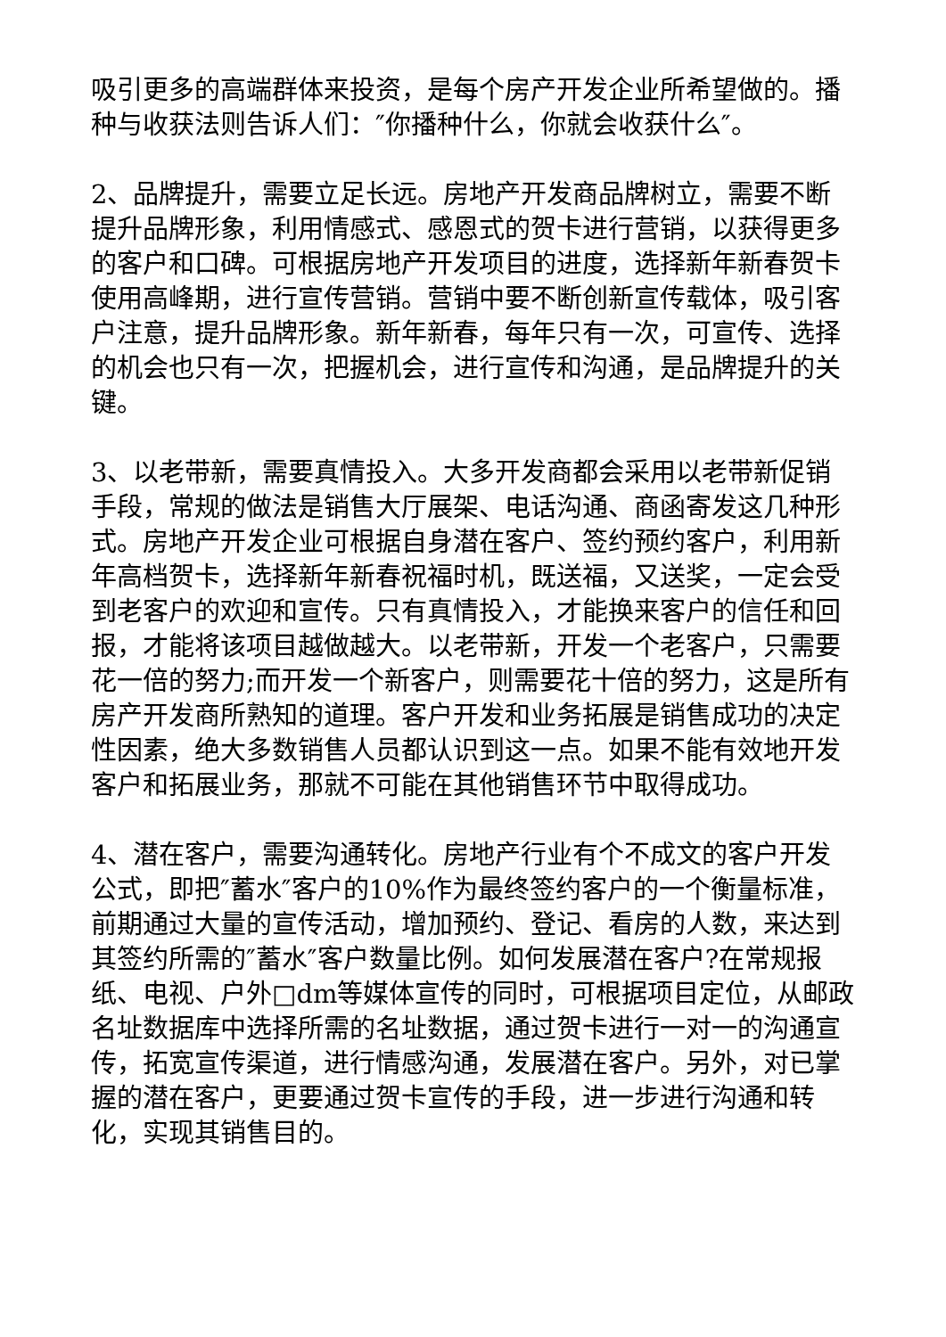吸引更多的高端群体来投资，是每个房产开发企业所希望做的。播种与收获法则告诉人们：″你播种什么，你就会收获什么″。
2、品牌提升，需要立足长远。房地产开发商品牌树立，需要不断提升品牌形象，利用情感式、感恩式的贺卡进行营销，以获得更多的客户和口碑。可根据房地产开发项目的进度，选择新年新春贺卡使用高峰期，进行宣传营销。营销中要不断创新宣传载体，吸引客户注意，提升品牌形象。新年新春，每年只有一次，可宣传、选择的机会也只有一次，把握机会，进行宣传和沟通，是品牌提升的关键。
3、以老带新，需要真情投入。大多开发商都会采用以老带新促销手段，常规的做法是销售大厅展架、电话沟通、商函寄发这几种形式。房地产开发企业可根据自身潜在客户、签约预约客户，利用新年高档贺卡，选择新年新春祝福时机，既送福，又送奖，一定会受到老客户的欢迎和宣传。只有真情投入，才能换来客户的信任和回报，才能将该项目越做越大。以老带新，开发一个老客户，只需要花一倍的努力;而开发一个新客户，则需要花十倍的努力，这是所有房产开发商所熟知的道理。客户开发和业务拓展是销售成功的决定性因素，绝大多数销售人员都认识到这一点。如果不能有效地开发客户和拓展业务，那就不可能在其他销售环节中取得成功。
4、潜在客户，需要沟通转化。房地产行业有个不成文的客户开发公式，即把″蓄水″客户的10%作为最终签约客户的一个衡量标准，前期通过大量的宣传活动，增加预约、登记、看房的人数，来达到其签约所需的″蓄水″客户数量比例。如何发展潜在客户?在常规报纸、电视、户外□dm等媒体宣传的同时，可根据项目定位，从邮政名址数据库中选择所需的名址数据，通过贺卡进行一对一的沟通宣传，拓宽宣传渠道，进行情感沟通，发展潜在客户。另外，对已掌握的潜在客户，更要通过贺卡宣传的手段，进一步进行沟通和转化，实现其销售目的。